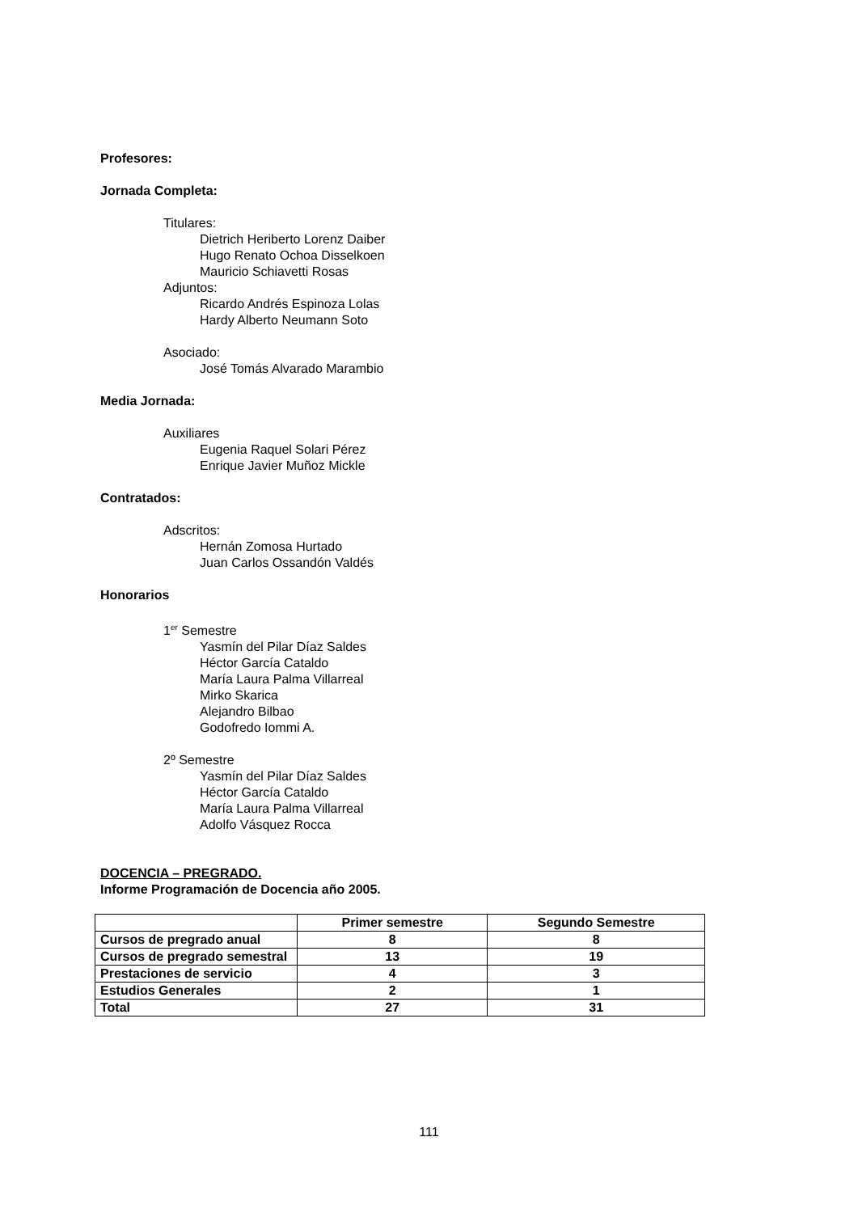Profesores:
Jornada Completa:
Titulares:
Dietrich Heriberto Lorenz Daiber
Hugo Renato Ochoa Disselkoen
Mauricio Schiavetti Rosas
Adjuntos:
Ricardo Andrés Espinoza Lolas
Hardy Alberto Neumann Soto
Asociado:
José Tomás Alvarado Marambio
Media Jornada:
Auxiliares
Eugenia Raquel Solari Pérez
Enrique Javier Muñoz Mickle
Contratados:
Adscritos:
Hernán Zomosa Hurtado
Juan Carlos Ossandón Valdés
Honorarios
1<sup>er</sup> Semestre
Yasmín del Pilar Díaz Saldes
Héctor García Cataldo
María Laura Palma Villarreal
Mirko Skarica
Alejandro Bilbao
Godofredo Iommi A.
2º Semestre
Yasmín del Pilar Díaz Saldes
Héctor García Cataldo
María Laura Palma Villarreal
Adolfo Vásquez Rocca
DOCENCIA – PREGRADO.
Informe Programación de Docencia año 2005.
| | Primer semestre | Segundo Semestre |
| --- | --- | --- |
| Cursos de pregrado anual | 8 | 8 |
| Cursos de pregrado semestral | 13 | 19 |
| Prestaciones de servicio | 4 | 3 |
| Estudios Generales | 2 | 1 |
| Total | 27 | 31 |
111